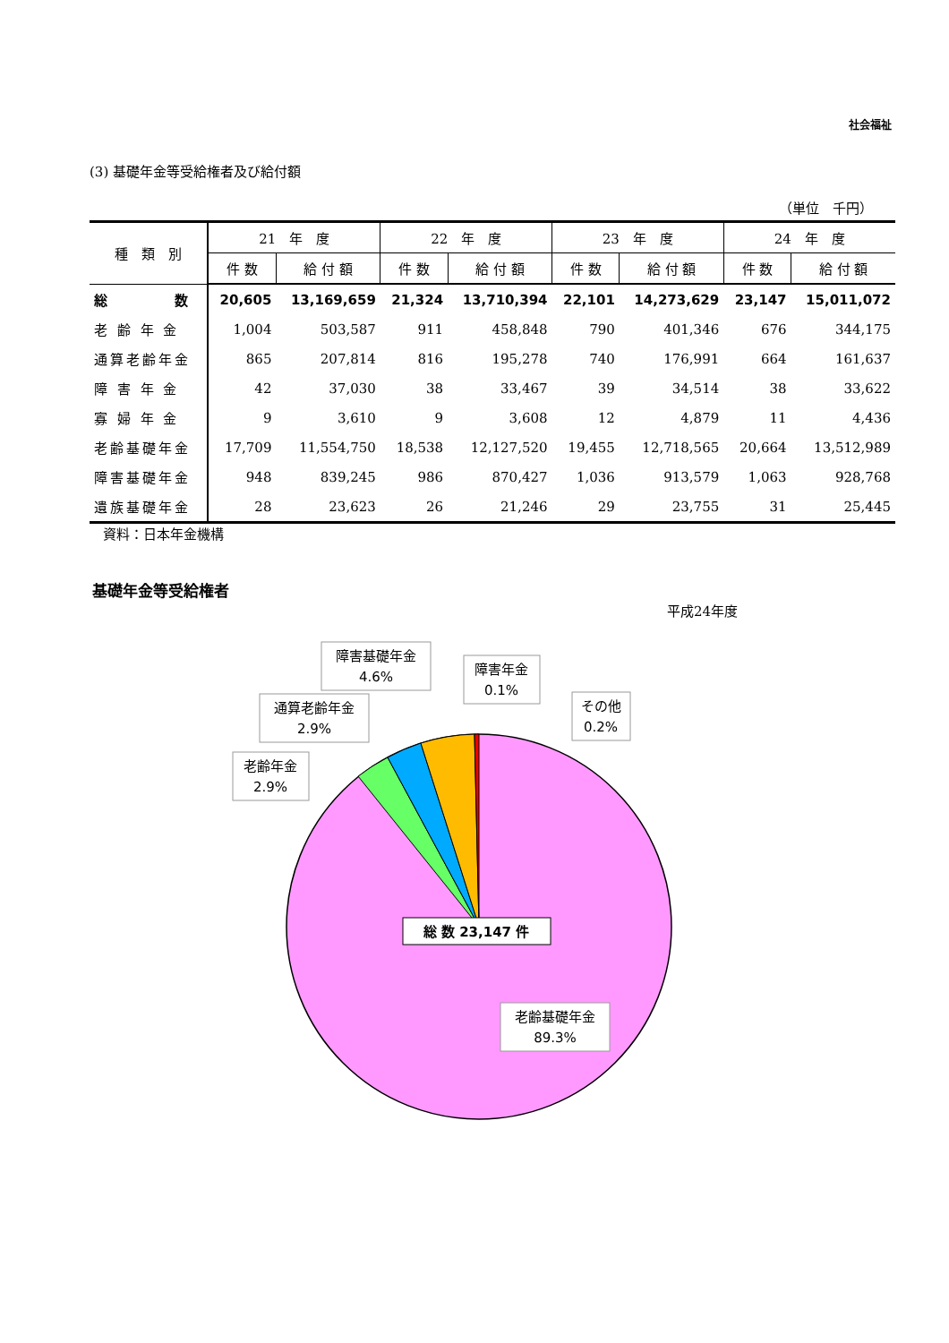社会福祉
(3) 基礎年金等受給権者及び給付額
（単位　千円）
| 種 類 別 | 21 年 度 | | 22 年 度 | | 23 年 度 | | 24 年 度 | |
| --- | --- | --- | --- | --- | --- | --- | --- | --- |
| | 件 数 | 給 付 額 | 件 数 | 給 付 額 | 件 数 | 給 付 額 | 件 数 | 給 付 額 |
| 総 数 | 20,605 | 13,169,659 | 21,324 | 13,710,394 | 22,101 | 14,273,629 | 23,147 | 15,011,072 |
| 老 齢 年 金 | 1,004 | 503,587 | 911 | 458,848 | 790 | 401,346 | 676 | 344,175 |
| 通算老齢年金 | 865 | 207,814 | 816 | 195,278 | 740 | 176,991 | 664 | 161,637 |
| 障 害 年 金 | 42 | 37,030 | 38 | 33,467 | 39 | 34,514 | 38 | 33,622 |
| 寡 婦 年 金 | 9 | 3,610 | 9 | 3,608 | 12 | 4,879 | 11 | 4,436 |
| 老齢基礎年金 | 17,709 | 11,554,750 | 18,538 | 12,127,520 | 19,455 | 12,718,565 | 20,664 | 13,512,989 |
| 障害基礎年金 | 948 | 839,245 | 986 | 870,427 | 1,036 | 913,579 | 1,063 | 928,768 |
| 遺族基礎年金 | 28 | 23,623 | 26 | 21,246 | 29 | 23,755 | 31 | 25,445 |
資料：日本年金機構
基礎年金等受給権者
平成24年度
老齢年金
2.9%
通算老齢年金
2.9%
障害基礎年金
4.6%
障害年金
0.1%
その他
0.2%
老齢基礎年金
89.3%
総 数 23,147 件